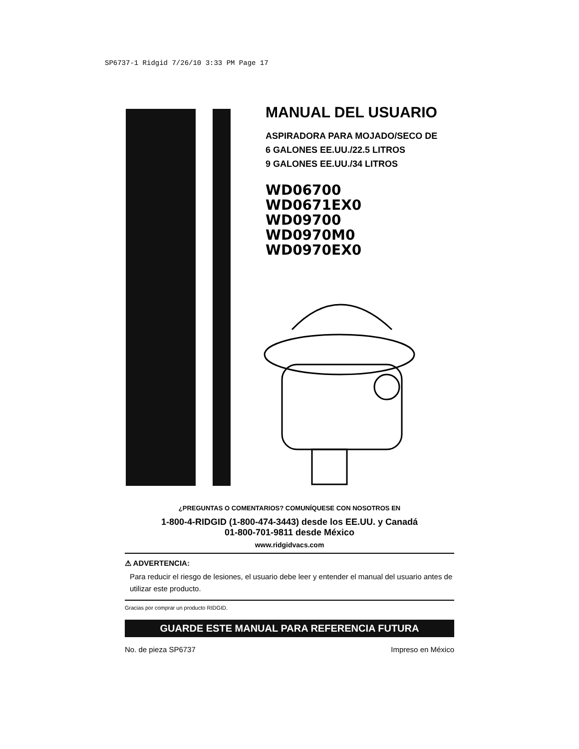SP6737-1 Ridgid 7/26/10 3:33 PM Page 17
MANUAL DEL USUARIO
ASPIRADORA PARA MOJADO/SECO DE
6 GALONES EE.UU./22.5 LITROS
9 GALONES EE.UU./34 LITROS
WD06700
WD0671EX0
WD09700
WD0970M0
WD0970EX0
¿PREGUNTAS O COMENTARIOS? COMUNÍQUESE CON NOSOTROS EN
1-800-4-RIDGID (1-800-474-3443) desde los EE.UU. y Canadá
01-800-701-9811 desde México
www.ridgidvacs.com
⚠ ADVERTENCIA:
Para reducir el riesgo de lesiones, el usuario debe leer y entender el manual del usuario antes de utilizar este producto.
Gracias por comprar un producto RIDGID.
GUARDE ESTE MANUAL PARA REFERENCIA FUTURA
No. de pieza SP6737 Impreso en México